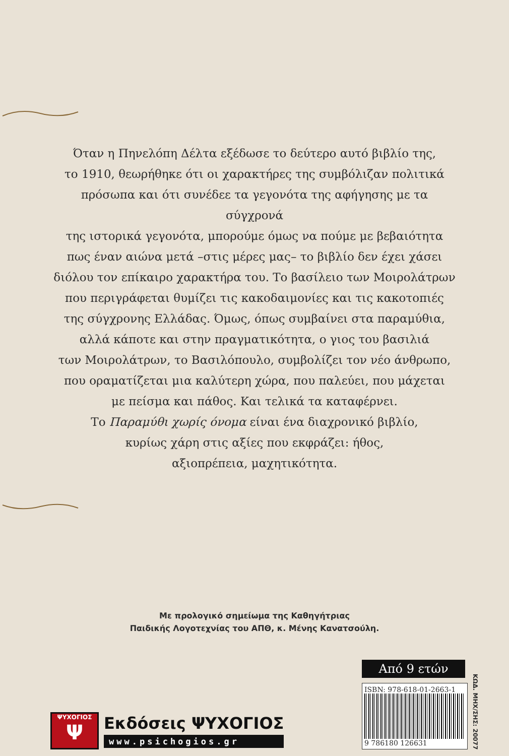Όταν η Πηνελόπη Δέλτα εξέδωσε το δεύτερο αυτό βιβλίο της,
το 1910, θεωρήθηκε ότι οι χαρακτήρες της συμβόλιζαν πολιτικά
πρόσωπα και ότι συνέδεε τα γεγονότα της αφήγησης με τα σύγχρονά
της ιστορικά γεγονότα, μπορούμε όμως να πούμε με βεβαιότητα
πως έναν αιώνα μετά –στις μέρες μας– το βιβλίο δεν έχει χάσει
διόλου τον επίκαιρο χαρακτήρα του. Το βασίλειο των Μοιρολάτρων
που περιγράφεται θυμίζει τις κακοδαιμονίες και τις κακοτοπιές
της σύγχρονης Ελλάδας. Όμως, όπως συμβαίνει στα παραμύθια,
αλλά κάποτε και στην πραγματικότητα, ο γιος του βασιλιά
των Μοιρολάτρων, το Βασιλόπουλο, συμβολίζει τον νέο άνθρωπο,
που οραματίζεται μια καλύτερη χώρα, που παλεύει, που μάχεται
με πείσμα και πάθος. Και τελικά τα καταφέρνει.
Το Παραμύθι χωρίς όνομα είναι ένα διαχρονικό βιβλίο,
κυρίως χάρη στις αξίες που εκφράζει: ήθος,
αξιοπρέπεια, μαχητικότητα.
Με προλογικό σημείωμα της Καθηγήτριας
Παιδικής Λογοτεχνίας του ΑΠΘ, κ. Μένης Κανατσούλη.
ΨΥΧΟΓΙΟΣ
Ψ
Εκδόσεις ΨΥΧΟΓΙΟΣ
www.psichogios.gr
Από 9 ετών
ISBN: 978-618-01-2663-1
9 786180 126631
ΚΩΔ. ΜΗΧ/ΣΗΣ: 20077